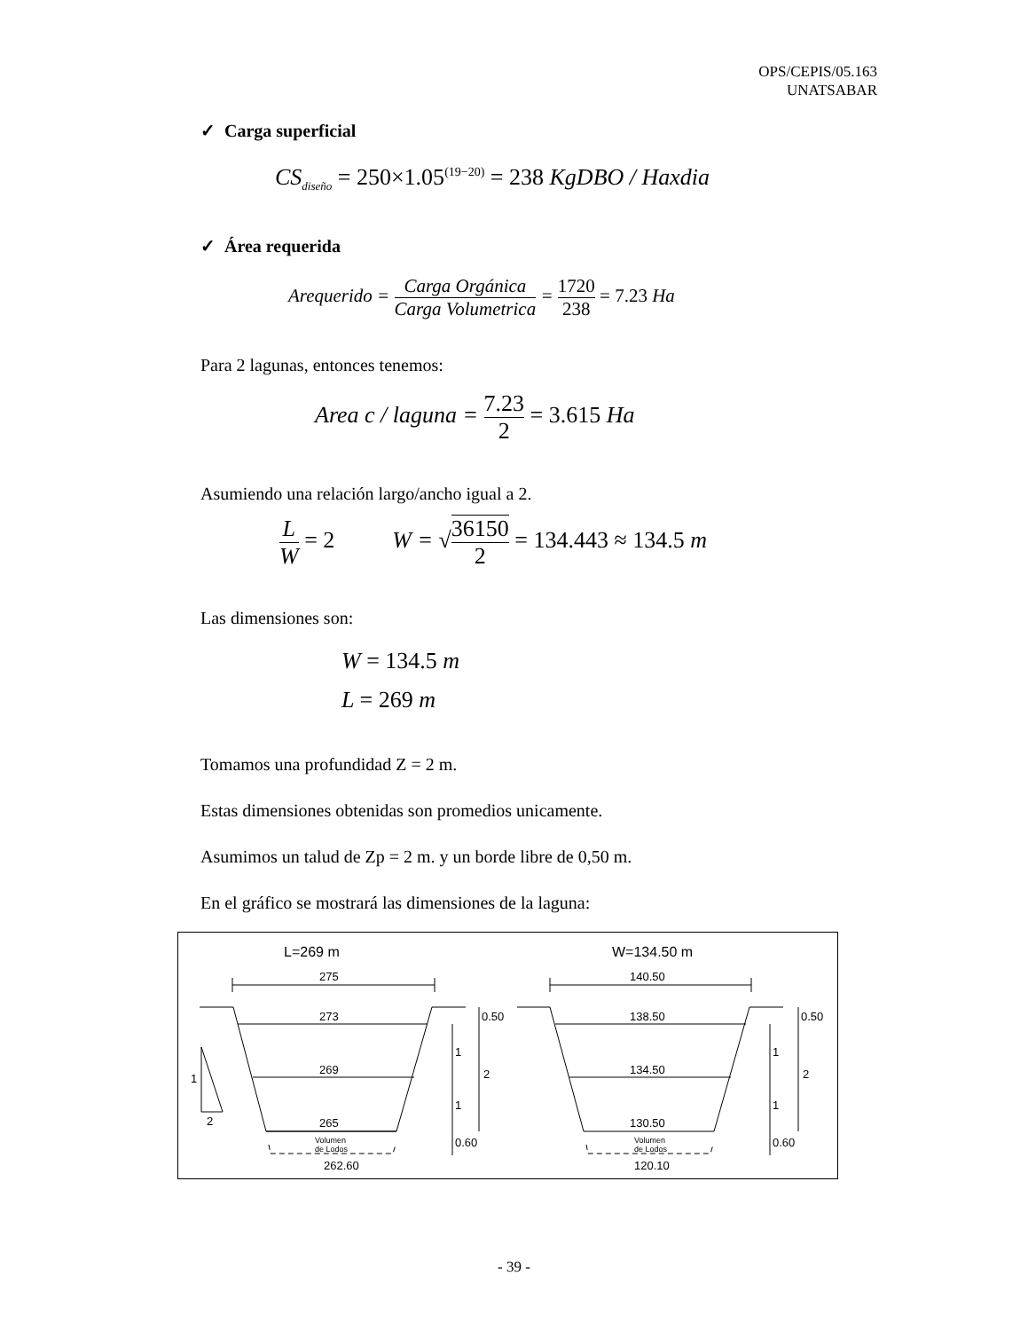OPS/CEPIS/05.163
UNATSABAR
✓ Carga superficial
CS<sub>diseño</sub> = 250×1.05<sup>(19−20)</sup> = 238 KgDBO / Haxdia
✓ Área requerida
Arequerido = Carga Orgánica Carga Volumetrica = 1720 238 = 7.23 Ha
Para 2 lagunas, entonces tenemos:
Area c / laguna = 7.23 2 = 3.615 Ha
Asumiendo una relación largo/ancho igual a 2.
L W = 2 W = √36150 2 = 134.443 ≈ 134.5 m
Las dimensiones son:
W = 134.5 m
L = 269 m
Tomamos una profundidad Z = 2 m.
Estas dimensiones obtenidas son promedios unicamente.
Asumimos un talud de Zp = 2 m. y un borde libre de 0,50 m.
En el gráfico se mostrará las dimensiones de la laguna:
L=269 m
275
273
269
265
Volumen
de Lodos
262.60
1
2
1
1
0.50
2
0.60
W=134.50 m
140.50
138.50
134.50
130.50
Volumen
de Lodos
120.10
1
1
0.50
2
0.60
- 39 -